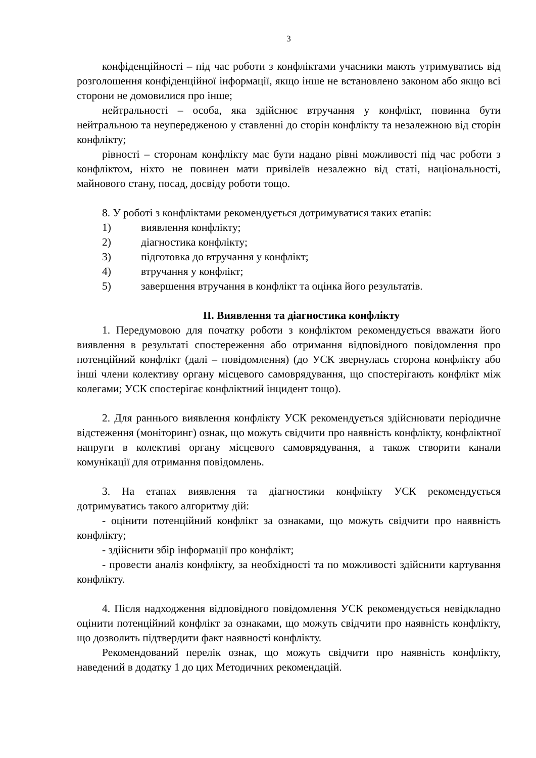3
конфіденційності – під час роботи з конфліктами учасники мають утримуватись від розголошення конфіденційної інформації, якщо інше не встановлено законом або якщо всі сторони не домовилися про інше;
нейтральності – особа, яка здійснює втручання у конфлікт, повинна бути нейтральною та неупередженою у ставленні до сторін конфлікту та незалежною від сторін конфлікту;
рівності – сторонам конфлікту має бути надано рівні можливості під час роботи з конфліктом, ніхто не повинен мати привілеїв незалежно від статі, національності, майнового стану, посад, досвіду роботи тощо.
8. У роботі з конфліктами рекомендується дотримуватися таких етапів:
1) виявлення конфлікту;
2) діагностика конфлікту;
3) підготовка до втручання у конфлікт;
4) втручання у конфлікт;
5) завершення втручання в конфлікт та оцінка його результатів.
II. Виявлення та діагностика конфлікту
1. Передумовою для початку роботи з конфліктом рекомендується вважати його виявлення в результаті спостереження або отримання відповідного повідомлення про потенційний конфлікт (далі – повідомлення) (до УСК звернулась сторона конфлікту або інші члени колективу органу місцевого самоврядування, що спостерігають конфлікт між колегами; УСК спостерігає конфліктний інцидент тощо).
2. Для раннього виявлення конфлікту УСК рекомендується здійснювати періодичне відстеження (моніторинг) ознак, що можуть свідчити про наявність конфлікту, конфліктної напруги в колективі органу місцевого самоврядування, а також створити канали комунікації для отримання повідомлень.
3. На етапах виявлення та діагностики конфлікту УСК рекомендується дотримуватись такого алгоритму дій:
- оцінити потенційний конфлікт за ознаками, що можуть свідчити про наявність конфлікту;
- здійснити збір інформації про конфлікт;
- провести аналіз конфлікту, за необхідності та по можливості здійснити картування конфлікту.
4. Після надходження відповідного повідомлення УСК рекомендується невідкладно оцінити потенційний конфлікт за ознаками, що можуть свідчити про наявність конфлікту, що дозволить підтвердити факт наявності конфлікту.
Рекомендований перелік ознак, що можуть свідчити про наявність конфлікту, наведений в додатку 1 до цих Методичних рекомендацій.